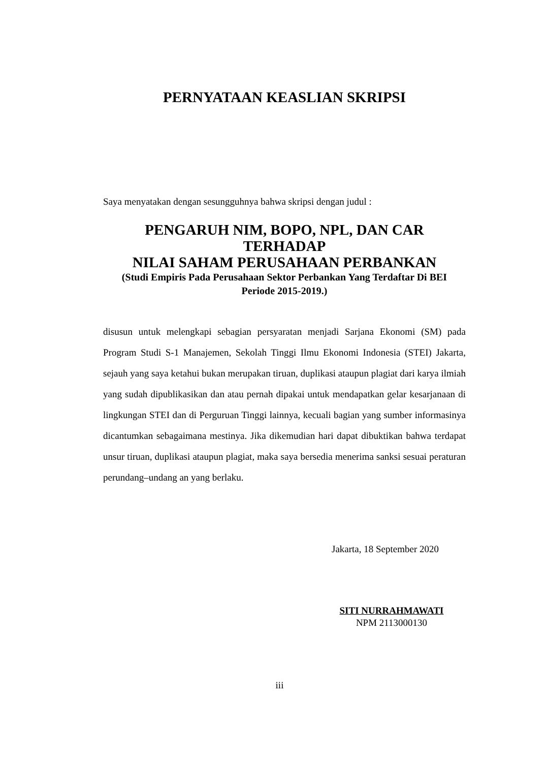PERNYATAAN KEASLIAN SKRIPSI
Saya menyatakan dengan sesungguhnya bahwa skripsi dengan judul :
PENGARUH NIM, BOPO, NPL, DAN CAR TERHADAP
NILAI SAHAM PERUSAHAAN PERBANKAN
(Studi Empiris Pada Perusahaan Sektor Perbankan Yang Terdaftar Di BEI
Periode 2015-2019.)
disusun untuk melengkapi sebagian persyaratan menjadi Sarjana Ekonomi (SM) pada Program Studi S-1 Manajemen, Sekolah Tinggi Ilmu Ekonomi Indonesia (STEI) Jakarta, sejauh yang saya ketahui bukan merupakan tiruan, duplikasi ataupun plagiat dari karya ilmiah yang sudah dipublikasikan dan atau pernah dipakai untuk mendapatkan gelar kesarjanaan di lingkungan STEI dan di Perguruan Tinggi lainnya, kecuali bagian yang sumber informasinya dicantumkan sebagaimana mestinya. Jika dikemudian hari dapat dibuktikan bahwa terdapat unsur tiruan, duplikasi ataupun plagiat, maka saya bersedia menerima sanksi sesuai peraturan perundang–undang an yang berlaku.
Jakarta, 18 September 2020
SITI NURRAHMAWATI
NPM 2113000130
iii